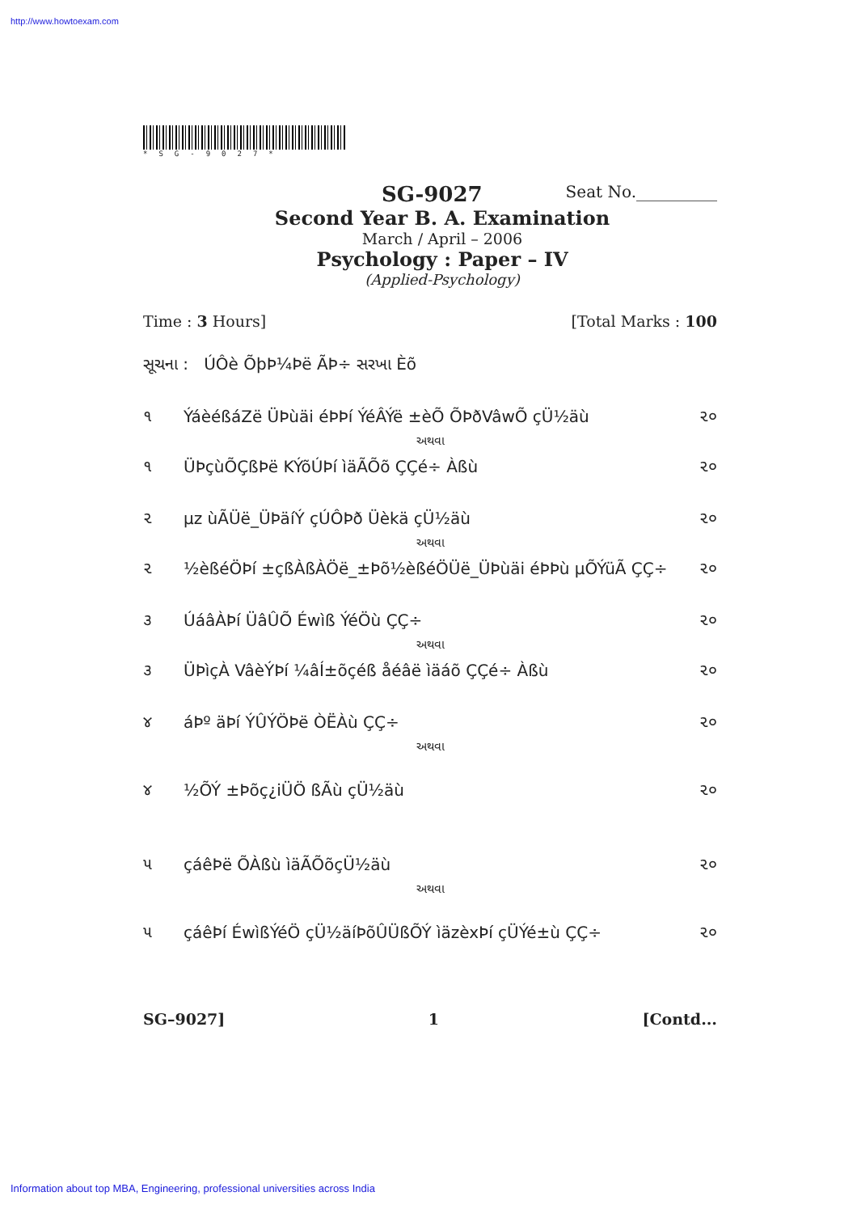http://www.howtoexam.com
*SG-9027*
SG-9027 Seat No.__________
Second Year B. A. Examination
March / April – 2006
Psychology : Paper – IV
(Applied-Psychology)
Time : 3 Hours] [Total Marks : 100
સૂચના : ÚÔè ÕþÞ¼Þë ÃÞ÷ સરખા Èõ
૧ ÝáèéßáZë ÜÞùäi éÞÞí ÝéÂÝë ±èÕ ÕÞðVâwÕ çÜ½äù ૨૦
અથવા
૧ ÜÞçùÕÇßÞë KÝõÚÞí ìäÃÕõ ÇÇé÷ Àßù ૨૦
૨ µz ùÃÜë_ÜÞäíÝ çÚÔÞð Üèkä çÜ½äù ૨૦
અથવા
૨ ½èßéÖÞí ±çßÀßÀÖë_±Þõ½èßéÖÜë_ÜÞùäi éÞÞù µÕÝüÃ ÇÇ÷ ૨૦
૩ ÚáâÀÞí ÜâÛÕ Éwìß ÝéÖù ÇÇ÷ ૨૦
અથવા
૩ ÜÞìçÀ VâèÝÞí ¼âÍ±õçéß åéâë ìäáõ ÇÇé÷ Àßù ૨૦
૪ áÞº äÞí ÝÛÝÖÞë ÒËÀù ÇÇ÷ ૨૦
અથવા
૪ ½ÕÝ ±Þõç¿iÜÖ ßÃù çÜ½äù ૨૦
૫ çáêÞë ÕÀßù ìäÃÕõçÜ½äù ૨૦
અથવા
૫ çáêÞí ÉwìßÝéÖ çÜ½äíÞõÛÜßÕÝ ìäzèxÞí çÜÝé±ù ÇÇ÷ ૨૦
SG–9027] 1 [Contd...
Information about top MBA, Engineering, professional universities across India